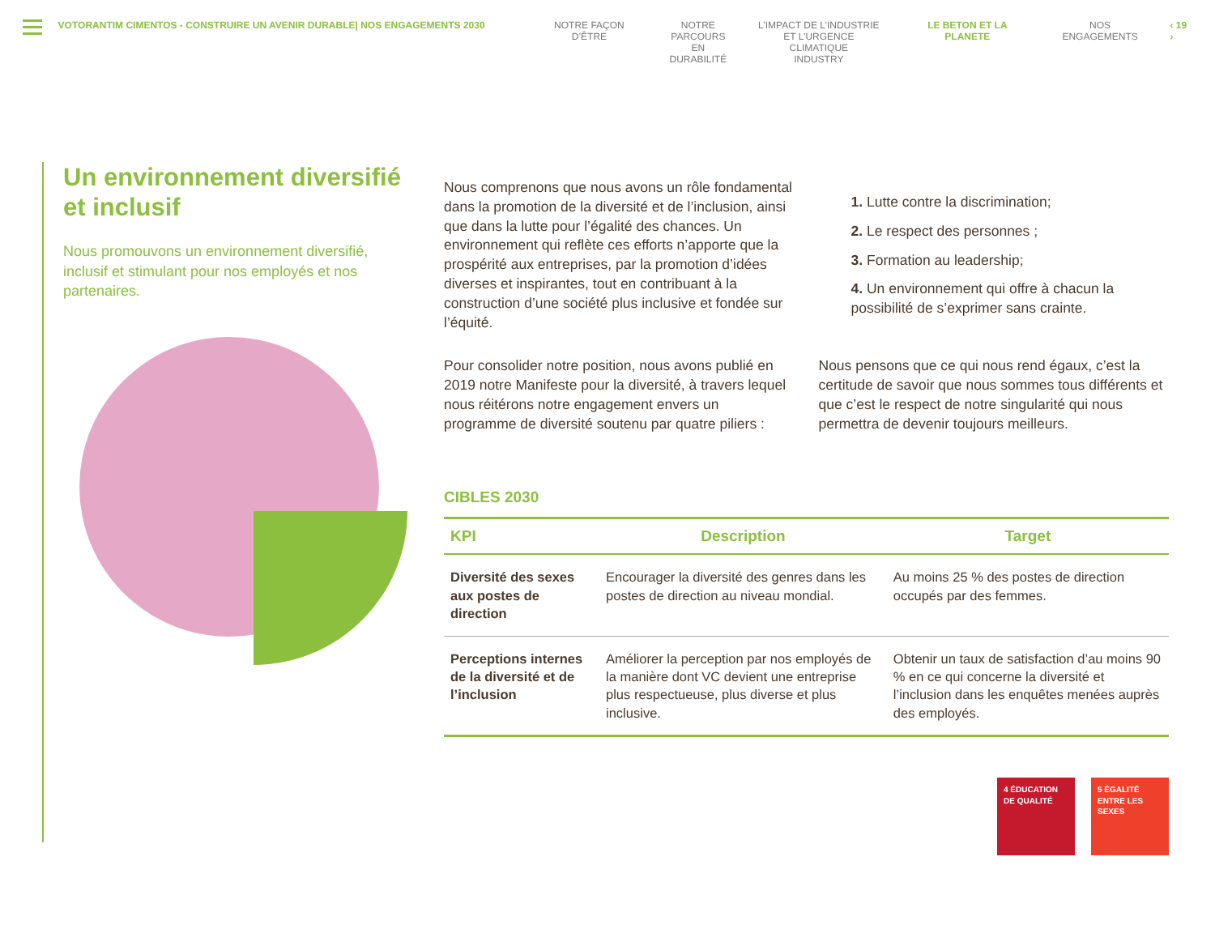VOTORANTIM CIMENTOS - CONSTRUIRE UN AVENIR DURABLE| NOS ENGAGEMENTS 2030 NOTRE FAÇON D’ÊTRE NOTRE
PARCOURS EN
DURABILITÉ
L’IMPACT DE L’INDUSTRIE
ET L’URGENCE CLIMATIQUE
INDUSTRY
LE BETON ET LA PLANETE NOS ENGAGEMENTS ‹ 19 ›
Un environnement diversifié et inclusif
Nous promouvons un environnement diversifié, inclusif et stimulant pour nos employés et nos partenaires.
Nous comprenons que nous avons un rôle fondamental dans la promotion de la diversité et de l’inclusion, ainsi que dans la lutte pour l’égalité des chances. Un environnement qui reflète ces efforts n’apporte que la prospérité aux entreprises, par la promotion d’idées diverses et inspirantes, tout en contribuant à la construction d’une société plus inclusive et fondée sur l’équité.
1. Lutte contre la discrimination;
2. Le respect des personnes ;
3. Formation au leadership;
4. Un environnement qui offre à chacun la possibilité de s’exprimer sans crainte.
Pour consolider notre position, nous avons publié en 2019 notre Manifeste pour la diversité, à travers lequel nous réitérons notre engagement envers un programme de diversité soutenu par quatre piliers :
Nous pensons que ce qui nous rend égaux, c’est la certitude de savoir que nous sommes tous différents et que c’est le respect de notre singularité qui nous permettra de devenir toujours meilleurs.
CIBLES 2030
| KPI | Description | Target |
| --- | --- | --- |
| Diversité des sexes aux postes de direction | Encourager la diversité des genres dans les postes de direction au niveau mondial. | Au moins 25 % des postes de direction occupés par des femmes. |
| Perceptions internes de la diversité et de l’inclusion | Améliorer la perception par nos employés de la manière dont VC devient une entreprise plus respectueuse, plus diverse et plus inclusive. | Obtenir un taux de satisfaction d’au moins 90 % en ce qui concerne la diversité et l’inclusion dans les enquêtes menées auprès des employés. |
4 ÉDUCATION DE QUALITÉ
5 ÉGALITÉ ENTRE LES SEXES